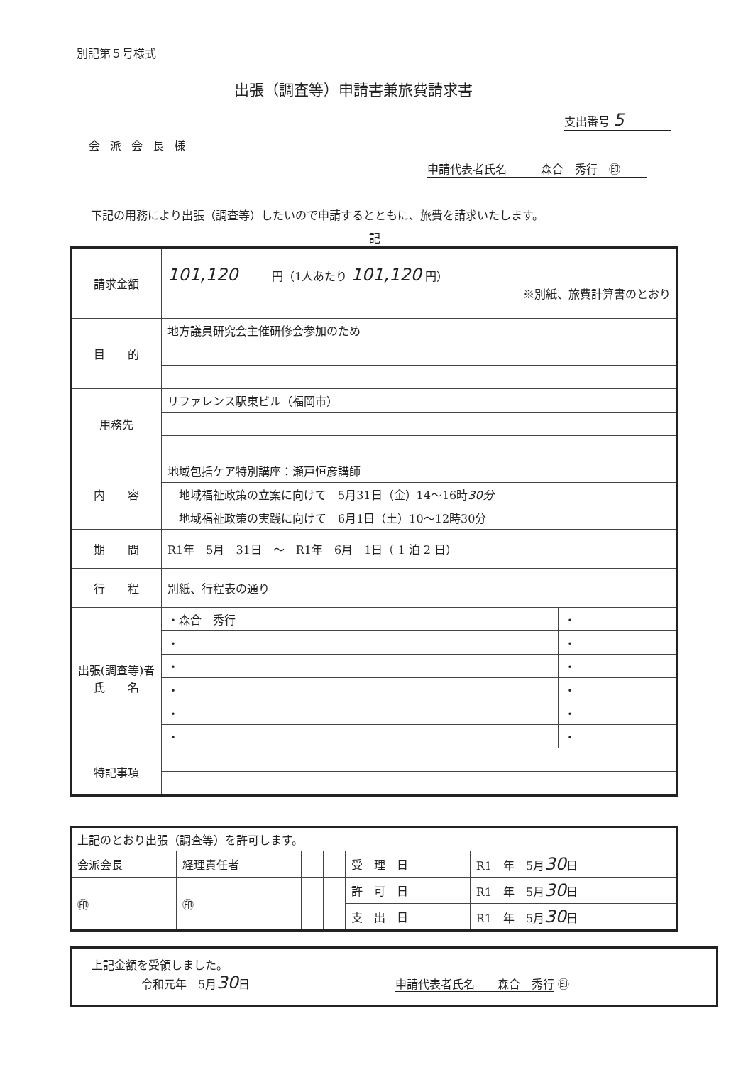別記第５号様式
出張（調査等）申請書兼旅費請求書
支出番号 5
会派会長様
申請代表者氏名　　　森合　秀行　㊞
下記の用務により出張（調査等）したいので申請するとともに、旅費を請求いたします。
記
| 請求金額 | 101,120 円（1人あたり 101,120 円） ※別紙、旅費計算書のとおり | |
| 目 的 | 地方議員研究会主催研修会参加のため | |
| 用務先 | リファレンス駅東ビル（福岡市） | |
| 内 容 | 地域包括ケア特別講座：瀬戸恒彦講師 | |
| | 地域福祉政策の立案に向けて 5月31日（金）14～16時 30分 | |
| | 地域福祉政策の実践に向けて 6月1日（土）10～12時30分 | |
| 期 間 | R1年 5月 31日 ～ R1年 6月 1日（ 1 泊 2 日） | |
| 行 程 | 別紙、行程表の通り | |
| 出張(調査等)者 氏 名 | ・森合 秀行 | ・ |
| | ・ | ・ |
| | ・ | ・ |
| | ・ | ・ |
| | ・ | ・ |
| | ・ | ・ |
| 特記事項 | | |
| 上記のとおり出張（調査等）を許可します。 | | | | | |
| 会派会長 | 経理責任者 | | | 受 理 日 | R1 年 5月 30 日 |
| ㊞ | ㊞ | | | 許 可 日 | R1 年 5月 30 日 |
| | | | | 支 出 日 | R1 年 5月 30 日 |
上記金額を受領しました。
令和元年　5月30日 申請代表者氏名　　森合　秀行 ㊞